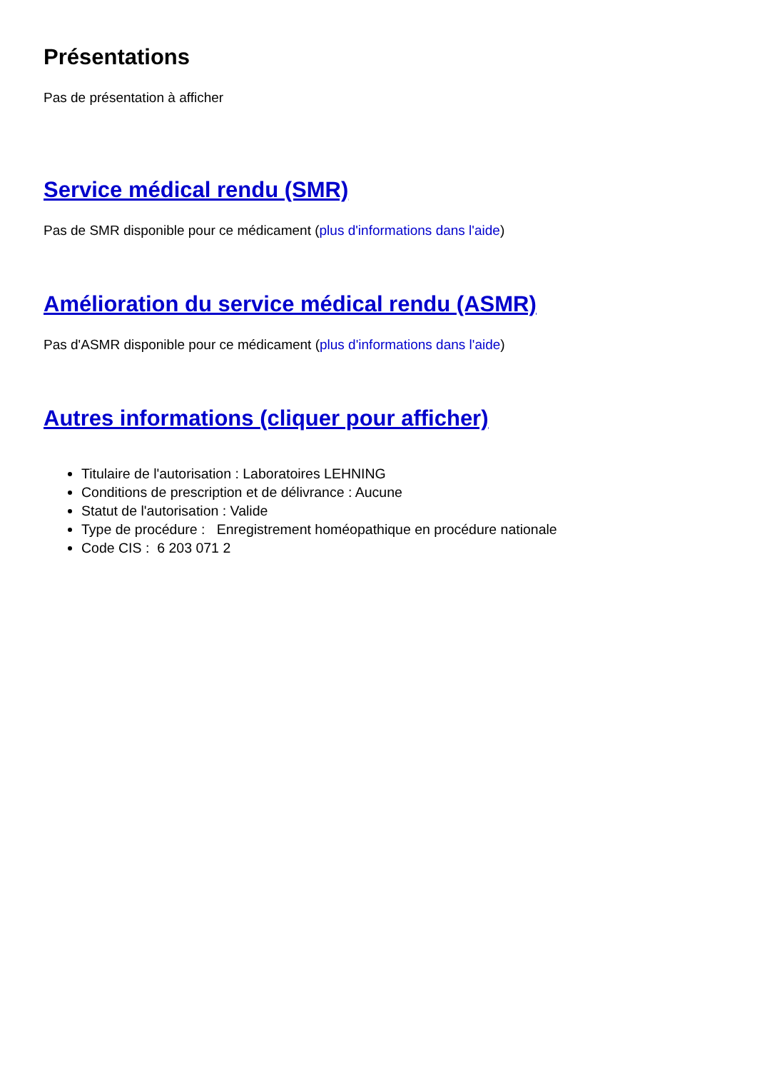Présentations
Pas de présentation à afficher
Service médical rendu (SMR)
Pas de SMR disponible pour ce médicament (plus d'informations dans l'aide)
Amélioration du service médical rendu (ASMR)
Pas d'ASMR disponible pour ce médicament (plus d'informations dans l'aide)
Autres informations (cliquer pour afficher)
Titulaire de l'autorisation : Laboratoires LEHNING
Conditions de prescription et de délivrance : Aucune
Statut de l'autorisation : Valide
Type de procédure : Enregistrement homéopathique en procédure nationale
Code CIS : 6 203 071 2